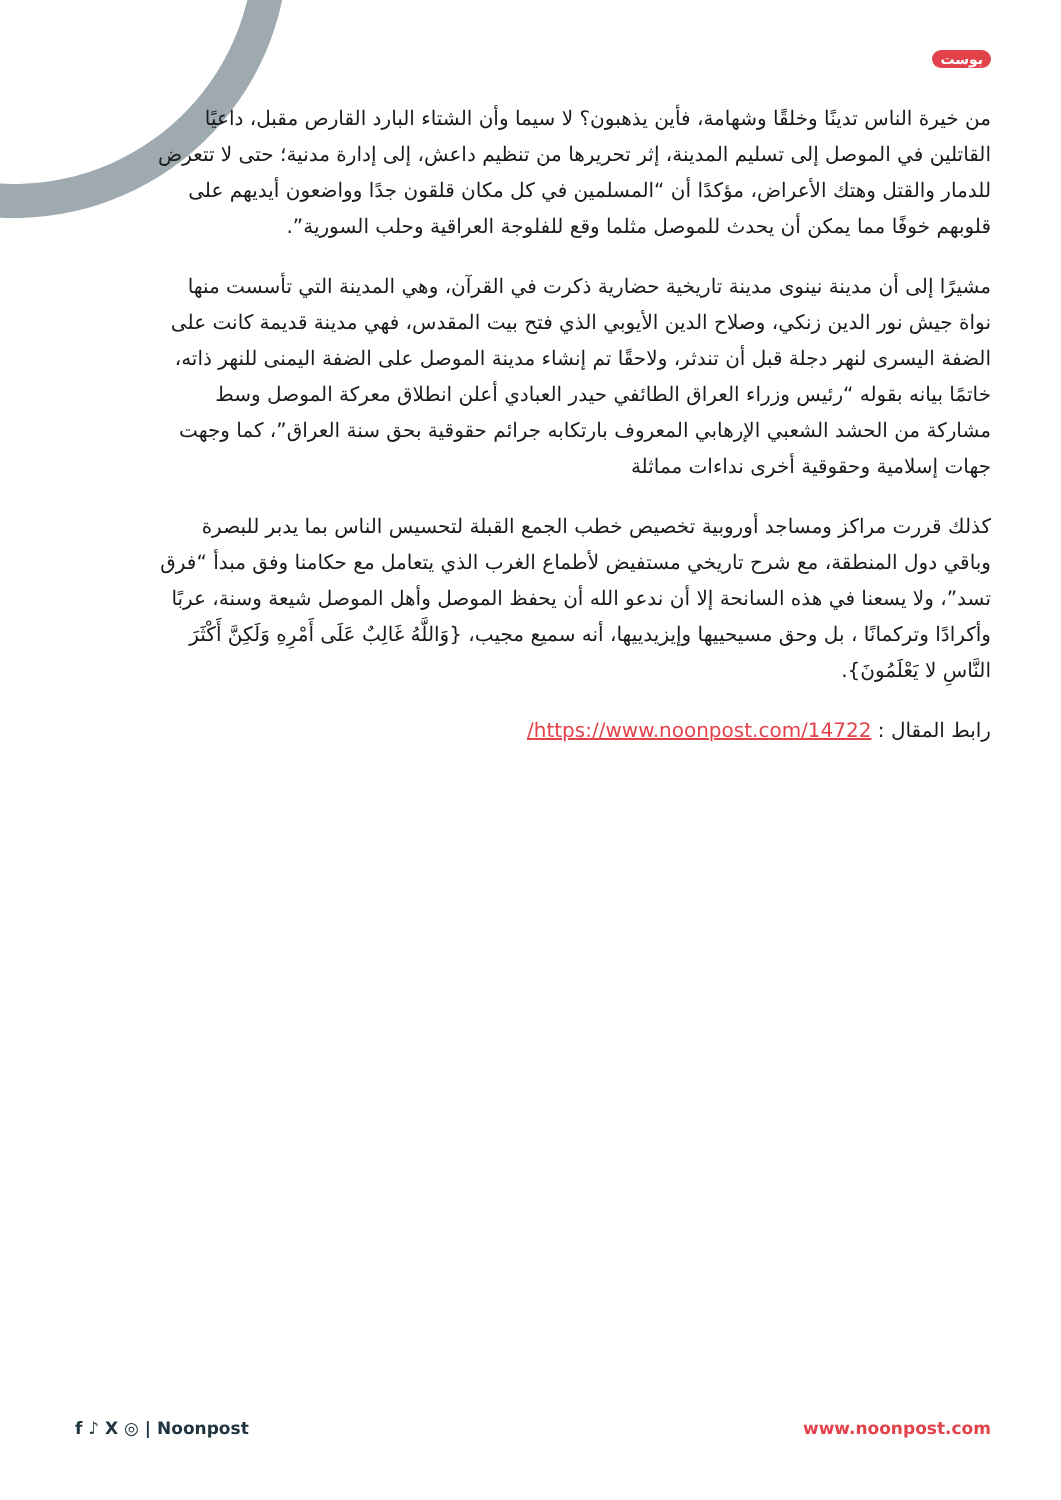بوست
من خيرة الناس تدينًا وخلقًا وشهامة، فأين يذهبون؟ لا سيما وأن الشتاء البارد القارص مقبل، داعيًا القاتلين في الموصل إلى تسليم المدينة، إثر تحريرها من تنظيم داعش، إلى إدارة مدنية؛ حتى لا تتعرض للدمار والقتل وهتك الأعراض، مؤكدًا أن “المسلمين في كل مكان قلقون جدًا وواضعون أيديهم على قلوبهم خوفًا مما يمكن أن يحدث للموصل مثلما وقع للفلوجة العراقية وحلب السورية”.
مشيرًا إلى أن مدينة نينوى مدينة تاريخية حضارية ذكرت في القرآن، وهي المدينة التي تأسست منها نواة جيش نور الدين زنكي، وصلاح الدين الأيوبي الذي فتح بيت المقدس، فهي مدينة قديمة كانت على الضفة اليسرى لنهر دجلة قبل أن تندثر، ولاحقًا تم إنشاء مدينة الموصل على الضفة اليمنى للنهر ذاته، خاتمًا بيانه بقوله “رئيس وزراء العراق الطائفي حيدر العبادي أعلن انطلاق معركة الموصل وسط مشاركة من الحشد الشعبي الإرهابي المعروف بارتكابه جرائم حقوقية بحق سنة العراق”، كما وجهت جهات إسلامية وحقوقية أخرى نداءات مماثلة
كذلك قررت مراكز ومساجد أوروبية تخصيص خطب الجمع القبلة لتحسيس الناس بما يدبر للبصرة وباقي دول المنطقة، مع شرح تاريخي مستفيض لأطماع الغرب الذي يتعامل مع حكامنا وفق مبدأ “فرق تسد”، ولا يسعنا في هذه السانحة إلا أن ندعو الله أن يحفظ الموصل وأهل الموصل شيعة وسنة، عربًا وأكرادًا وتركمانًا ، بل وحق مسيحييها وإيزيدييها، أنه سميع مجيب، {وَاللَّهُ غَالِبٌ عَلَى أَمْرِهِ وَلَكِنَّ أَكْثَرَ النَّاسِ لا يَعْلَمُونَ}.
رابط المقال : https://www.noonpost.com/14722/
f ♪ X ◎ | Noonpost www.noonpost.com